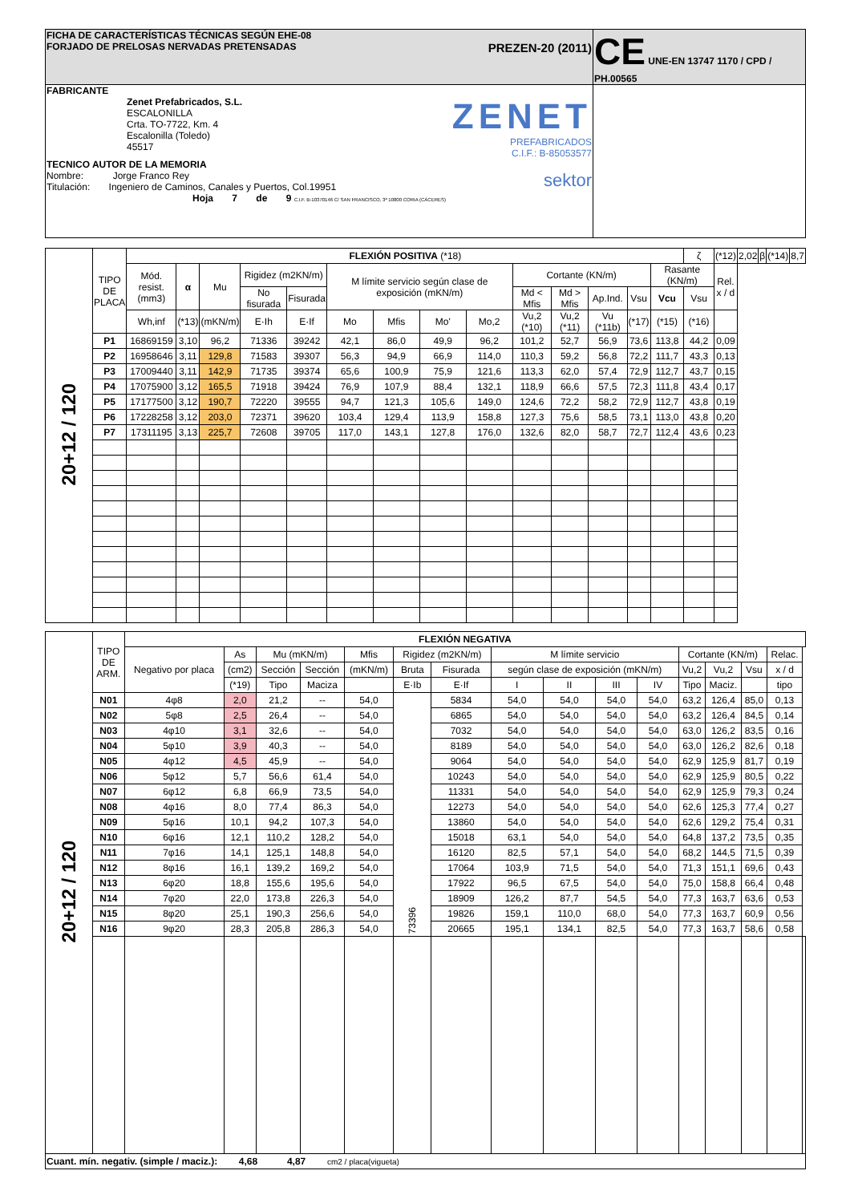| FICHA DE CARACTERÍSTICAS TÉCNICAS SEGÚN EHE-08 FORJADO DE PRELOSAS NERVADAS PRETENSADAS PREZEN-20 (2011) | CE UNE-EN 13747 1170 / CPD / PH.00565 |
| FABRICANTE Zenet Prefabricados, S.L. ESCALONILLA Crta. TO-7722, Km. 4 Escalonilla (Toledo) 45517 ZENET PREFABRICADOS C.I.F.: B-85053577 TECNICO AUTOR DE LA MEMORIA Nombre: Jorge Franco Rey sektor Titulación: Ingeniero de Caminos, Canales y Puertos, Col.19951 Hoja 7 de 9 C.I.F. B-10370146 C/ SAN FRANCISCO, 3ª 10800 CORIA (CÁCERES) | |
| 20+12 / 120 | TIPO DE PLACA | FLEXIÓN POSITIVA (*18) | | | | | | | | | | | | | | ζ | (*12) | 2,02 | β | (*14) | 8,7 |
| | | Mód. resist. (mm3) | α | Mu | Rigidez (m2KN/m) | | M límite servicio según clase de exposición (mKN/m) | | | | Cortante (KN/m) | | | | Rasante (KN/m) | | Rel. x / d | | | | |
| | | | | | No fisurada | Fisurada | | | | | Md < Mfis | Md > Mfis | Ap.Ind. | Vsu | Vcu | Vsu | | | | | |
| | | Wh,inf | (*13) | (mKN/m) | E·Ih | E·If | Mo | Mfis | Mo' | Mo,2 | Vu,2 (*10) | Vu,2 (*11) | Vu (*11b) | (*17) | (*15) | (*16) | | | | | |
| | P1 | 16869159 | 3,10 | 96,2 | 71336 | 39242 | 42,1 | 86,0 | 49,9 | 96,2 | 101,2 | 52,7 | 56,9 | 73,6 | 113,8 | 44,2 | 0,09 | | | | |
| | P2 | 16958646 | 3,11 | 129,8 | 71583 | 39307 | 56,3 | 94,9 | 66,9 | 114,0 | 110,3 | 59,2 | 56,8 | 72,2 | 111,7 | 43,3 | 0,13 | | | | |
| | P3 | 17009440 | 3,11 | 142,9 | 71735 | 39374 | 65,6 | 100,9 | 75,9 | 121,6 | 113,3 | 62,0 | 57,4 | 72,9 | 112,7 | 43,7 | 0,15 | | | | |
| | P4 | 17075900 | 3,12 | 165,5 | 71918 | 39424 | 76,9 | 107,9 | 88,4 | 132,1 | 118,9 | 66,6 | 57,5 | 72,3 | 111,8 | 43,4 | 0,17 | | | | |
| | P5 | 17177500 | 3,12 | 190,7 | 72220 | 39555 | 94,7 | 121,3 | 105,6 | 149,0 | 124,6 | 72,2 | 58,2 | 72,9 | 112,7 | 43,8 | 0,19 | | | | |
| | P6 | 17228258 | 3,12 | 203,0 | 72371 | 39620 | 103,4 | 129,4 | 113,9 | 158,8 | 127,3 | 75,6 | 58,5 | 73,1 | 113,0 | 43,8 | 0,20 | | | | |
| | P7 | 17311195 | 3,13 | 225,7 | 72608 | 39705 | 117,0 | 143,1 | 127,8 | 176,0 | 132,6 | 82,0 | 58,7 | 72,7 | 112,4 | 43,6 | 0,23 | | | | |
| 20+12 / 120 | TIPO DE ARM. | FLEXIÓN NEGATIVA | | | | | | | | | | | | | | | |
| | | Negativo por placa | As | Mu (mKN/m) | | Mfis | Rigidez (m2KN/m) | | M límite servicio | | | | Cortante (KN/m) | | | Relac. | |
| | | | (cm2) | Sección | Sección | (mKN/m) | Bruta | Fisurada | según clase de exposición (mKN/m) | | | | Vu,2 | Vu,2 | Vsu | x / d | |
| | | | (*19) | Tipo | Maciza | | E·Ib | E·If | I | II | III | IV | Tipo | Maciz. | | tipo | |
| | N01 | 4φ8 | 2,0 | 21,2 | -- | 54,0 | 73396 | 5834 | 54,0 | 54,0 | 54,0 | 54,0 | 63,2 | 126,4 | 85,0 | 0,13 | |
| | N02 | 5φ8 | 2,5 | 26,4 | -- | 54,0 | | 6865 | 54,0 | 54,0 | 54,0 | 54,0 | 63,2 | 126,4 | 84,5 | 0,14 | |
| | N03 | 4φ10 | 3,1 | 32,6 | -- | 54,0 | | 7032 | 54,0 | 54,0 | 54,0 | 54,0 | 63,0 | 126,2 | 83,5 | 0,16 | |
| | N04 | 5φ10 | 3,9 | 40,3 | -- | 54,0 | | 8189 | 54,0 | 54,0 | 54,0 | 54,0 | 63,0 | 126,2 | 82,6 | 0,18 | |
| | N05 | 4φ12 | 4,5 | 45,9 | -- | 54,0 | | 9064 | 54,0 | 54,0 | 54,0 | 54,0 | 62,9 | 125,9 | 81,7 | 0,19 | |
| | N06 | 5φ12 | 5,7 | 56,6 | 61,4 | 54,0 | | 10243 | 54,0 | 54,0 | 54,0 | 54,0 | 62,9 | 125,9 | 80,5 | 0,22 | |
| | N07 | 6φ12 | 6,8 | 66,9 | 73,5 | 54,0 | | 11331 | 54,0 | 54,0 | 54,0 | 54,0 | 62,9 | 125,9 | 79,3 | 0,24 | |
| | N08 | 4φ16 | 8,0 | 77,4 | 86,3 | 54,0 | | 12273 | 54,0 | 54,0 | 54,0 | 54,0 | 62,6 | 125,3 | 77,4 | 0,27 | |
| | N09 | 5φ16 | 10,1 | 94,2 | 107,3 | 54,0 | | 13860 | 54,0 | 54,0 | 54,0 | 54,0 | 62,6 | 129,2 | 75,4 | 0,31 | |
| | N10 | 6φ16 | 12,1 | 110,2 | 128,2 | 54,0 | | 15018 | 63,1 | 54,0 | 54,0 | 54,0 | 64,8 | 137,2 | 73,5 | 0,35 | |
| | N11 | 7φ16 | 14,1 | 125,1 | 148,8 | 54,0 | | 16120 | 82,5 | 57,1 | 54,0 | 54,0 | 68,2 | 144,5 | 71,5 | 0,39 | |
| | N12 | 8φ16 | 16,1 | 139,2 | 169,2 | 54,0 | | 17064 | 103,9 | 71,5 | 54,0 | 54,0 | 71,3 | 151,1 | 69,6 | 0,43 | |
| | N13 | 6φ20 | 18,8 | 155,6 | 195,6 | 54,0 | | 17922 | 96,5 | 67,5 | 54,0 | 54,0 | 75,0 | 158,8 | 66,4 | 0,48 | |
| | N14 | 7φ20 | 22,0 | 173,8 | 226,3 | 54,0 | | 18909 | 126,2 | 87,7 | 54,5 | 54,0 | 77,3 | 163,7 | 63,6 | 0,53 | |
| | N15 | 8φ20 | 25,1 | 190,3 | 256,6 | 54,0 | | 19826 | 159,1 | 110,0 | 68,0 | 54,0 | 77,3 | 163,7 | 60,9 | 0,56 | |
| | N16 | 9φ20 | 28,3 | 205,8 | 286,3 | 54,0 | | 20665 | 195,1 | 134,1 | 82,5 | 54,0 | 77,3 | 163,7 | 58,6 | 0,58 | |
| Cuant. mín. negativ. (simple / maciz.): 4,68 4,87 cm2 / placa(vigueta) | | | | | | | | | | | | | | | | | |